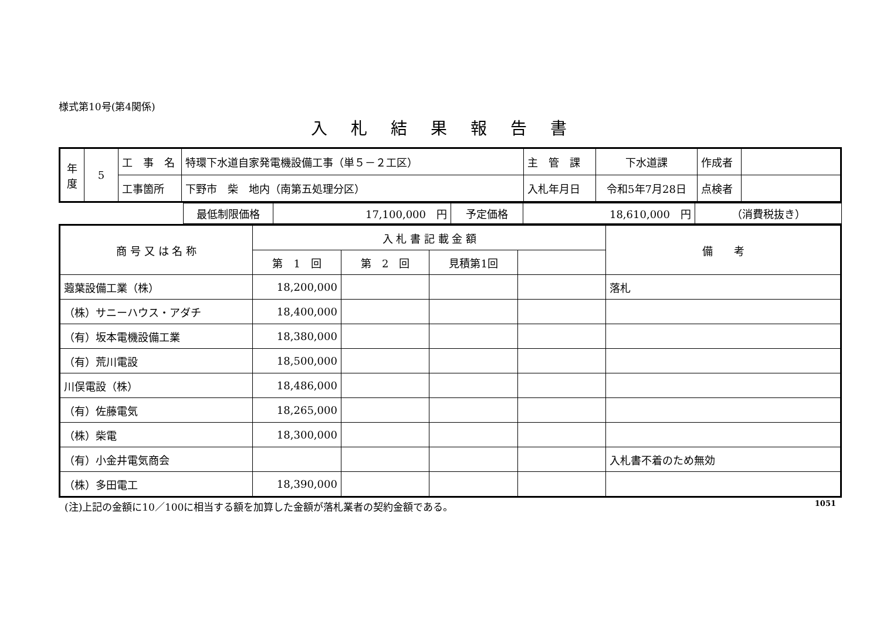様式第10号(第4関係)
入札結果報告書
| 年度 | 5 | 工 事 名 | 特環下水道自家発電機設備工事（単５－２工区） | 主 管 課 | 下水道課 | 作成者 | |
| | | 工事箇所 | 下野市 柴 地内（南第五処理分区） | 入札年月日 | 令和5年7月28日 | 点検者 | |
| | 最低制限価格 | 17,100,000 円 | 予定価格 | 18,610,000 円 | （消費税抜き） |
| 商 号 又 は 名 称 | 入 札 書 記 載 金 額 | | | | 備 考 |
| | 第 1 回 | 第 2 回 | 見積第1回 | | |
| 蕸葉設備工業（株） | 18,200,000 | | | | 落札 |
| （株）サニーハウス・アダチ | 18,400,000 | | | | |
| （有）坂本電機設備工業 | 18,380,000 | | | | |
| （有）荒川電設 | 18,500,000 | | | | |
| 川俣電設（株） | 18,486,000 | | | | |
| （有）佐藤電気 | 18,265,000 | | | | |
| （株）柴電 | 18,300,000 | | | | |
| （有）小金井電気商会 | | | | | 入札書不着のため無効 |
| （株）多田電工 | 18,390,000 | | | | |
(注)上記の金額に10／100に相当する額を加算した金額が落札業者の契約金額である。 1051